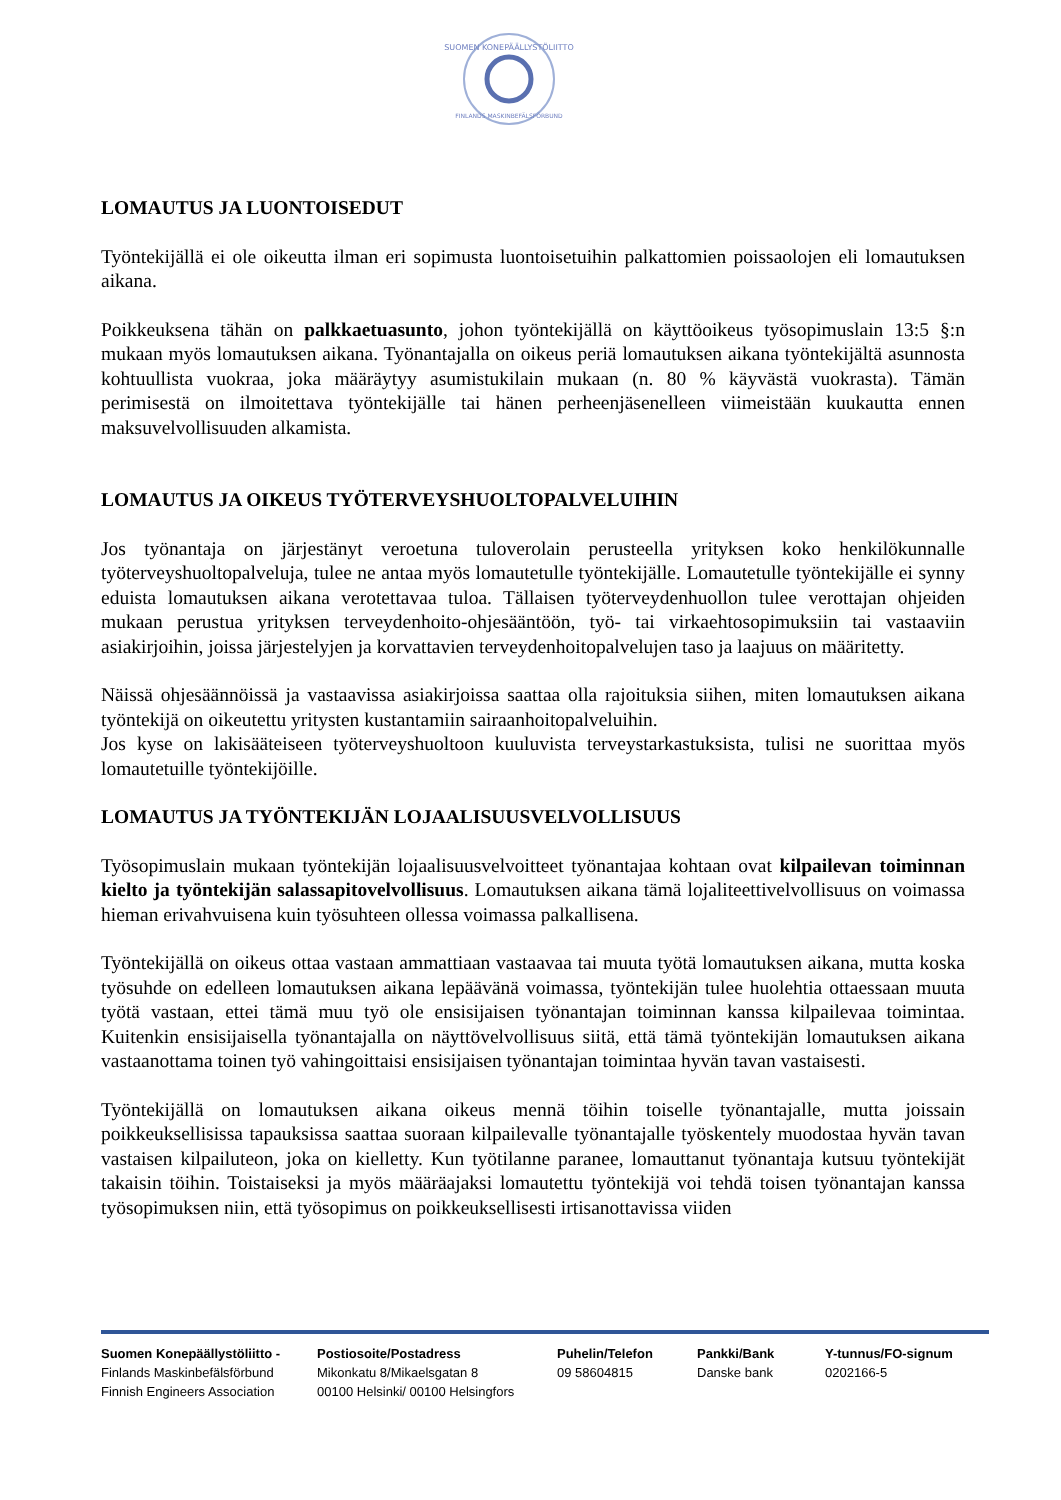SUOMEN KONEPÄÄLLYSTÖLIITTO
FINLANDS MASKINBEFÄLSFÖRBUND
LOMAUTUS JA LUONTOISEDUT
Työntekijällä ei ole oikeutta ilman eri sopimusta luontoisetuihin palkattomien poissaolojen eli lomautuksen aikana.
Poikkeuksena tähän on palkkaetuasunto, johon työntekijällä on käyttöoikeus työsopimuslain 13:5 §:n mukaan myös lomautuksen aikana. Työnantajalla on oikeus periä lomautuksen aikana työntekijältä asunnosta kohtuullista vuokraa, joka määräytyy asumistukilain mukaan (n. 80 % käyvästä vuokrasta). Tämän perimisestä on ilmoitettava työntekijälle tai hänen perheenjäsenelleen viimeistään kuukautta ennen maksuvelvollisuuden alkamista.
LOMAUTUS JA OIKEUS TYÖTERVEYSHUOLTOPALVELUIHIN
Jos työnantaja on järjestänyt veroetuna tuloverolain perusteella yrityksen koko henkilökunnalle työterveyshuoltopalveluja, tulee ne antaa myös lomautetulle työntekijälle. Lomautetulle työntekijälle ei synny eduista lomautuksen aikana verotettavaa tuloa. Tällaisen työterveydenhuollon tulee verottajan ohjeiden mukaan perustua yrityksen terveydenhoito-ohjesääntöön, työ- tai virkaehtosopimuksiin tai vastaaviin asiakirjoihin, joissa järjestelyjen ja korvattavien terveydenhoitopalvelujen taso ja laajuus on määritetty.
Näissä ohjesäännöissä ja vastaavissa asiakirjoissa saattaa olla rajoituksia siihen, miten lomautuksen aikana työntekijä on oikeutettu yritysten kustantamiin sairaanhoitopalveluihin.
Jos kyse on lakisääteiseen työterveyshuoltoon kuuluvista terveystarkastuksista, tulisi ne suorittaa myös lomautetuille työntekijöille.
LOMAUTUS JA TYÖNTEKIJÄN LOJAALISUUSVELVOLLISUUS
Työsopimuslain mukaan työntekijän lojaalisuusvelvoitteet työnantajaa kohtaan ovat kilpailevan toiminnan kielto ja työntekijän salassapitovelvollisuus. Lomautuksen aikana tämä lojaliteettivelvollisuus on voimassa hieman erivahvuisena kuin työsuhteen ollessa voimassa palkallisena.
Työntekijällä on oikeus ottaa vastaan ammattiaan vastaavaa tai muuta työtä lomautuksen aikana, mutta koska työsuhde on edelleen lomautuksen aikana lepäävänä voimassa, työntekijän tulee huolehtia ottaessaan muuta työtä vastaan, ettei tämä muu työ ole ensisijaisen työnantajan toiminnan kanssa kilpailevaa toimintaa. Kuitenkin ensisijaisella työnantajalla on näyttövelvollisuus siitä, että tämä työntekijän lomautuksen aikana vastaanottama toinen työ vahingoittaisi ensisijaisen työnantajan toimintaa hyvän tavan vastaisesti.
Työntekijällä on lomautuksen aikana oikeus mennä töihin toiselle työnantajalle, mutta joissain poikkeuksellisissa tapauksissa saattaa suoraan kilpailevalle työnantajalle työskentely muodostaa hyvän tavan vastaisen kilpailuteon, joka on kielletty. Kun työtilanne paranee, lomauttanut työnantaja kutsuu työntekijät takaisin töihin. Toistaiseksi ja myös määräajaksi lomautettu työntekijä voi tehdä toisen työnantajan kanssa työsopimuksen niin, että työsopimus on poikkeuksellisesti irtisanottavissa viiden
Suomen Konepäällystöliitto -
Finlands Maskinbefälsförbund
Finnish Engineers Association
Postiosoite/Postadress
Mikonkatu 8/Mikaelsgatan 8
00100 Helsinki/ 00100 Helsingfors
Puhelin/Telefon
09 58604815
Pankki/Bank
Danske bank
Y-tunnus/FO-signum
0202166-5